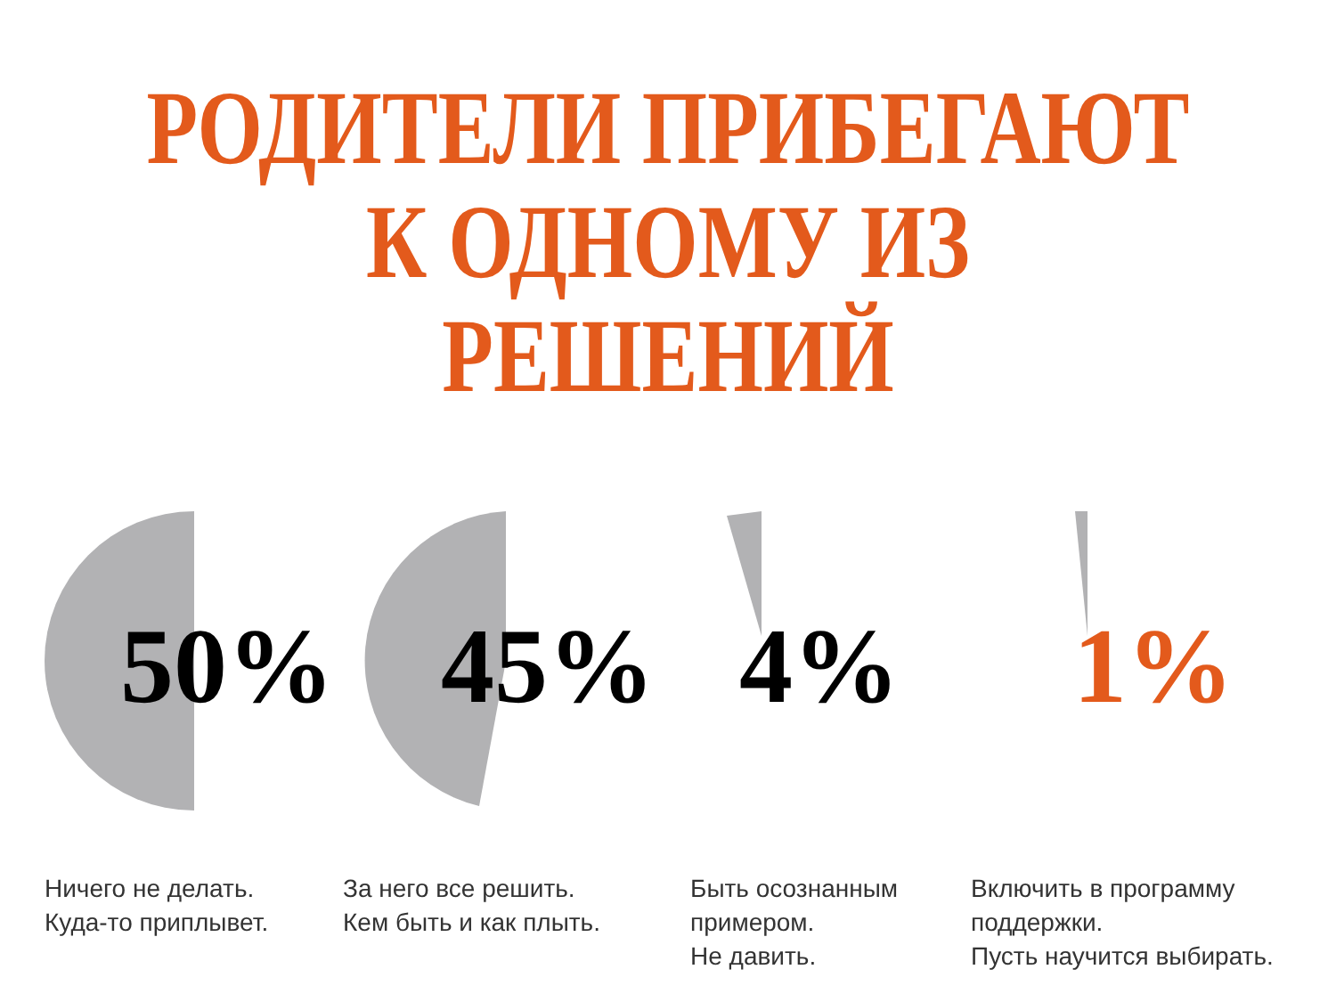РОДИТЕЛИ ПРИБЕГАЮТ
К ОДНОМУ ИЗ РЕШЕНИЙ
50%
Ничего не делать.
Куда-то приплывет.
45%
За него все решить.
Кем быть и как плыть.
4%
Быть осознанным
примером.
Не давить.
1%
Включить в программу
поддержки.
Пусть научится выбирать.